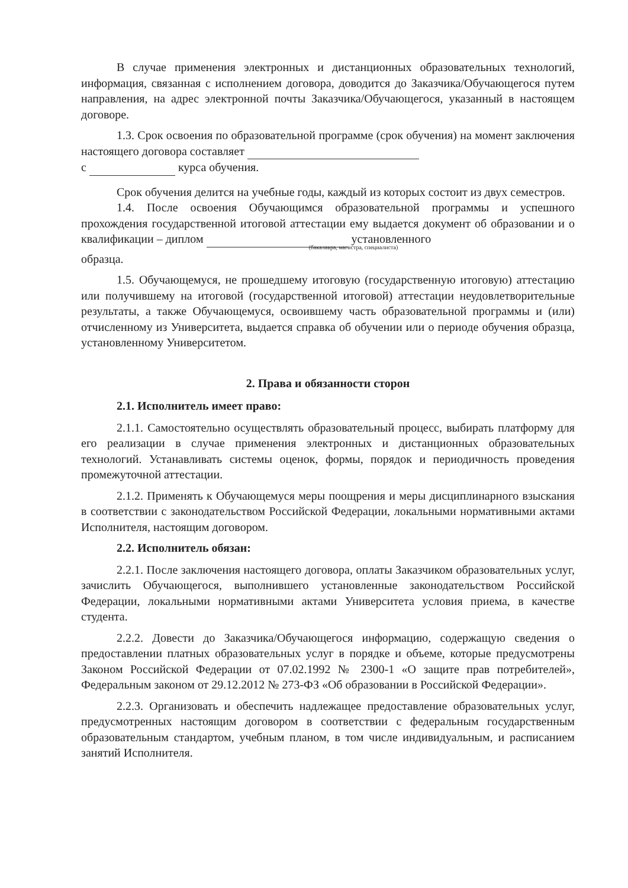В случае применения электронных и дистанционных образовательных технологий, информация, связанная с исполнением договора, доводится до Заказчика/Обучающегося путем направления, на адрес электронной почты Заказчика/Обучающегося, указанный в настоящем договоре.
1.3. Срок освоения по образовательной программе (срок обучения) на момент заключения настоящего договора составляет
с курса обучения.
Срок обучения делится на учебные годы, каждый из которых состоит из двух семестров.
1.4. После освоения Обучающимся образовательной программы и успешного прохождения государственной итоговой аттестации ему выдается документ об образовании и о квалификации – диплом установленного
(бакалавра, магистра, специалиста)
образца.
1.5. Обучающемуся, не прошедшему итоговую (государственную итоговую) аттестацию или получившему на итоговой (государственной итоговой) аттестации неудовлетворительные результаты, а также Обучающемуся, освоившему часть образовательной программы и (или) отчисленному из Университета, выдается справка об обучении или о периоде обучения образца, установленному Университетом.
2. Права и обязанности сторон
2.1. Исполнитель имеет право:
2.1.1. Самостоятельно осуществлять образовательный процесс, выбирать платформу для его реализации в случае применения электронных и дистанционных образовательных технологий. Устанавливать системы оценок, формы, порядок и периодичность проведения промежуточной аттестации.
2.1.2. Применять к Обучающемуся меры поощрения и меры дисциплинарного взыскания в соответствии с законодательством Российской Федерации, локальными нормативными актами Исполнителя, настоящим договором.
2.2. Исполнитель обязан:
2.2.1. После заключения настоящего договора, оплаты Заказчиком образовательных услуг, зачислить Обучающегося, выполнившего установленные законодательством Российской Федерации, локальными нормативными актами Университета условия приема, в качестве студента.
2.2.2. Довести до Заказчика/Обучающегося информацию, содержащую сведения о предоставлении платных образовательных услуг в порядке и объеме, которые предусмотрены Законом Российской Федерации от 07.02.1992 № 2300-1 «О защите прав потребителей», Федеральным законом от 29.12.2012 № 273-ФЗ «Об образовании в Российской Федерации».
2.2.3. Организовать и обеспечить надлежащее предоставление образовательных услуг, предусмотренных настоящим договором в соответствии с федеральным государственным образовательным стандартом, учебным планом, в том числе индивидуальным, и расписанием занятий Исполнителя.